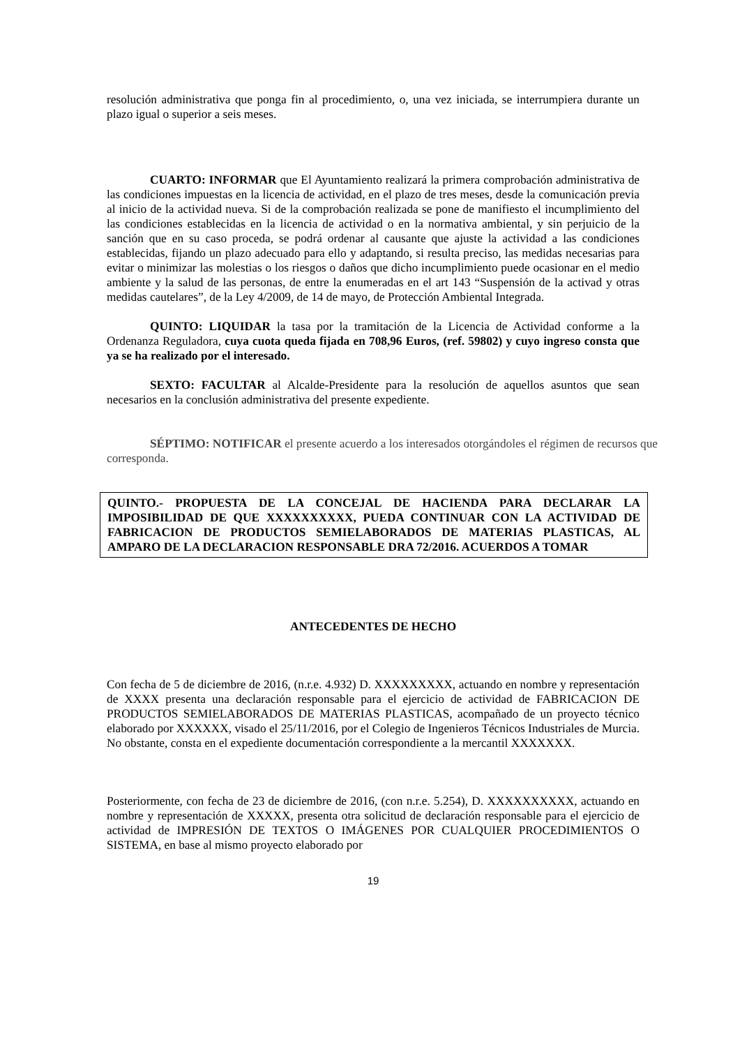resolución administrativa que ponga fin al procedimiento, o, una vez iniciada, se interrumpiera durante un plazo igual o superior a seis meses.
CUARTO: INFORMAR que El Ayuntamiento realizará la primera comprobación administrativa de las condiciones impuestas en la licencia de actividad, en el plazo de tres meses, desde la comunicación previa al inicio de la actividad nueva. Si de la comprobación realizada se pone de manifiesto el incumplimiento del las condiciones establecidas en la licencia de actividad o en la normativa ambiental, y sin perjuicio de la sanción que en su caso proceda, se podrá ordenar al causante que ajuste la actividad a las condiciones establecidas, fijando un plazo adecuado para ello y adaptando, si resulta preciso, las medidas necesarias para evitar o minimizar las molestias o los riesgos o daños que dicho incumplimiento puede ocasionar en el medio ambiente y la salud de las personas, de entre la enumeradas en el art 143 “Suspensión de la activad y otras medidas cautelares”, de la Ley 4/2009, de 14 de mayo, de Protección Ambiental Integrada.
QUINTO: LIQUIDAR la tasa por la tramitación de la Licencia de Actividad conforme a la Ordenanza Reguladora, cuya cuota queda fijada en 708,96 Euros, (ref. 59802) y cuyo ingreso consta que ya se ha realizado por el interesado.
SEXTO: FACULTAR al Alcalde-Presidente para la resolución de aquellos asuntos que sean necesarios en la conclusión administrativa del presente expediente.
SÉPTIMO: NOTIFICAR el presente acuerdo a los interesados otorgándoles el régimen de recursos que corresponda.
QUINTO.- PROPUESTA DE LA CONCEJAL DE HACIENDA PARA DECLARAR LA IMPOSIBILIDAD DE QUE XXXXXXXXXX, PUEDA CONTINUAR CON LA ACTIVIDAD DE FABRICACION DE PRODUCTOS SEMIELABORADOS DE MATERIAS PLASTICAS, AL AMPARO DE LA DECLARACION RESPONSABLE DRA 72/2016. ACUERDOS A TOMAR
ANTECEDENTES DE HECHO
Con fecha de 5 de diciembre de 2016, (n.r.e. 4.932) D. XXXXXXXXX, actuando en nombre y representación de XXXX presenta una declaración responsable para el ejercicio de actividad de FABRICACION DE PRODUCTOS SEMIELABORADOS DE MATERIAS PLASTICAS, acompañado de un proyecto técnico elaborado por XXXXXX, visado el 25/11/2016, por el Colegio de Ingenieros Técnicos Industriales de Murcia. No obstante, consta en el expediente documentación correspondiente a la mercantil XXXXXXX.
Posteriormente, con fecha de 23 de diciembre de 2016, (con n.r.e. 5.254), D. XXXXXXXXXX, actuando en nombre y representación de XXXXX, presenta otra solicitud de declaración responsable para el ejercicio de actividad de IMPRESIÓN DE TEXTOS O IMÁGENES POR CUALQUIER PROCEDIMIENTOS O SISTEMA, en base al mismo proyecto elaborado por
19